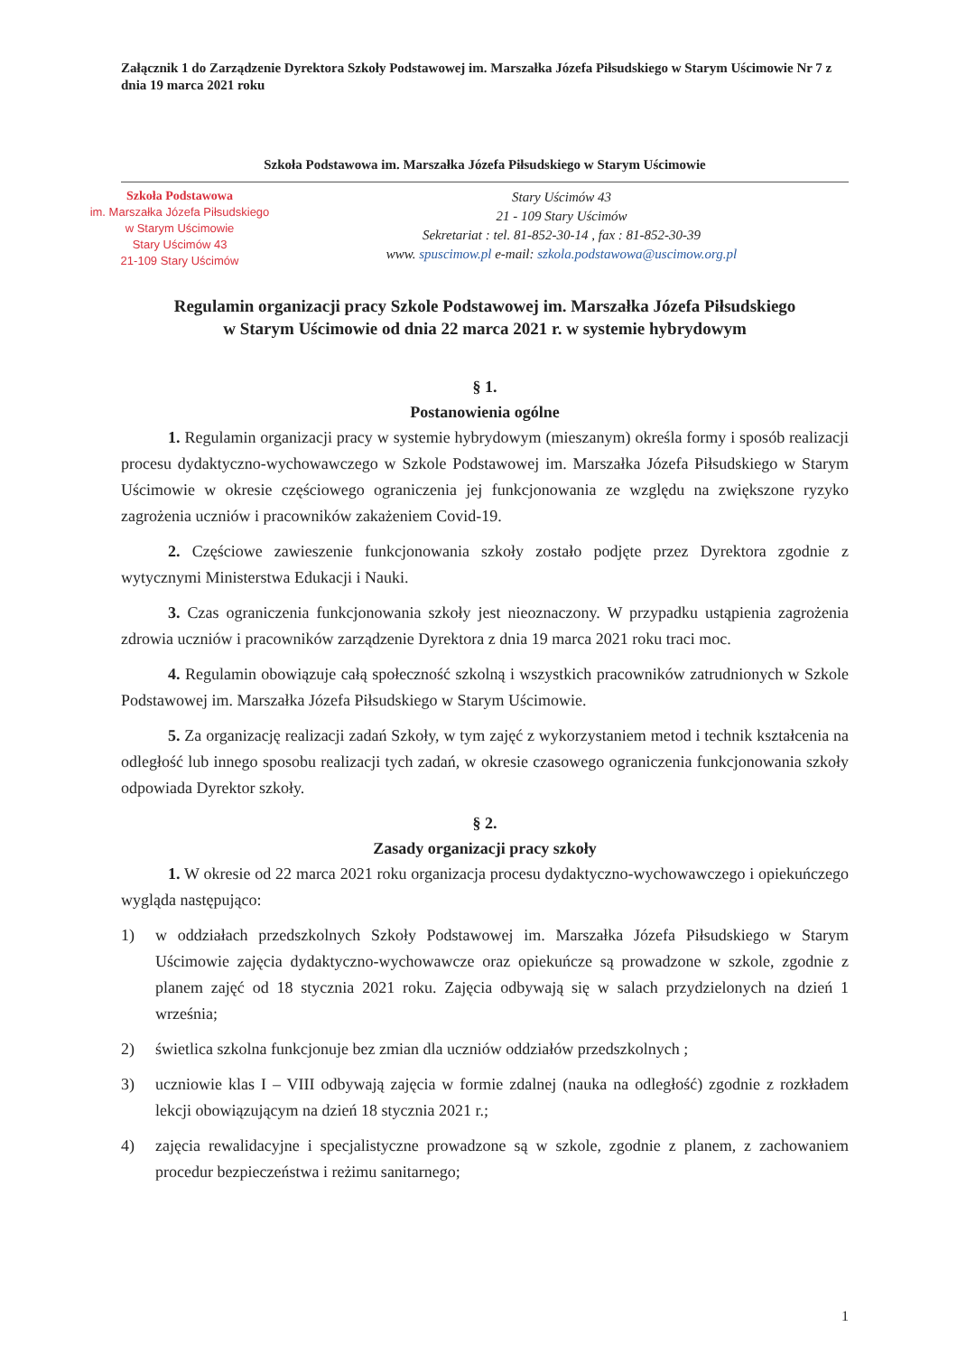Załącznik 1 do Zarządzenie Dyrektora Szkoły Podstawowej im. Marszałka Józefa Piłsudskiego w Starym Uścimowie Nr 7 z dnia 19 marca 2021 roku
Szkoła Podstawowa im. Marszałka Józefa Piłsudskiego w Starym Uścimowie
Szkoła Podstawowa
im. Marszałka Józefa Piłsudskiego
w Starym Uścimowie
Stary Uścimów 43
21-109 Stary Uścimów
Stary Uścimów 43
21 - 109 Stary Uścimów
Sekretariat : tel. 81-852-30-14 , fax : 81-852-30-39
www. spuscimow.pl e-mail: szkola.podstawowa@uscimow.org.pl
Regulamin organizacji pracy Szkole Podstawowej im. Marszałka Józefa Piłsudskiego
w Starym Uścimowie od dnia 22 marca 2021 r. w systemie hybrydowym
§ 1.
Postanowienia ogólne
1. Regulamin organizacji pracy w systemie hybrydowym (mieszanym) określa formy i sposób realizacji procesu dydaktyczno-wychowawczego w Szkole Podstawowej im. Marszałka Józefa Piłsudskiego w Starym Uścimowie w okresie częściowego ograniczenia jej funkcjonowania ze względu na zwiększone ryzyko zagrożenia uczniów i pracowników zakażeniem Covid-19.
2. Częściowe zawieszenie funkcjonowania szkoły zostało podjęte przez Dyrektora zgodnie z wytycznymi Ministerstwa Edukacji i Nauki.
3. Czas ograniczenia funkcjonowania szkoły jest nieoznaczony. W przypadku ustąpienia zagrożenia zdrowia uczniów i pracowników zarządzenie Dyrektora z dnia 19 marca 2021 roku traci moc.
4. Regulamin obowiązuje całą społeczność szkolną i wszystkich pracowników zatrudnionych w Szkole Podstawowej im. Marszałka Józefa Piłsudskiego w Starym Uścimowie.
5. Za organizację realizacji zadań Szkoły, w tym zajęć z wykorzystaniem metod i technik kształcenia na odległość lub innego sposobu realizacji tych zadań, w okresie czasowego ograniczenia funkcjonowania szkoły odpowiada Dyrektor szkoły.
§ 2.
Zasady organizacji pracy szkoły
1. W okresie od 22 marca 2021 roku organizacja procesu dydaktyczno-wychowawczego i opiekuńczego wygląda następująco:
1) w oddziałach przedszkolnych Szkoły Podstawowej im. Marszałka Józefa Piłsudskiego w Starym Uścimowie zajęcia dydaktyczno-wychowawcze oraz opiekuńcze są prowadzone w szkole, zgodnie z planem zajęć od 18 stycznia 2021 roku. Zajęcia odbywają się w salach przydzielonych na dzień 1 września;
2) świetlica szkolna funkcjonuje bez zmian dla uczniów oddziałów przedszkolnych ;
3) uczniowie klas I – VIII odbywają zajęcia w formie zdalnej (nauka na odległość) zgodnie z rozkładem lekcji obowiązującym na dzień 18 stycznia 2021 r.;
4) zajęcia rewalidacyjne i specjalistyczne prowadzone są w szkole, zgodnie z planem, z zachowaniem procedur bezpieczeństwa i reżimu sanitarnego;
1